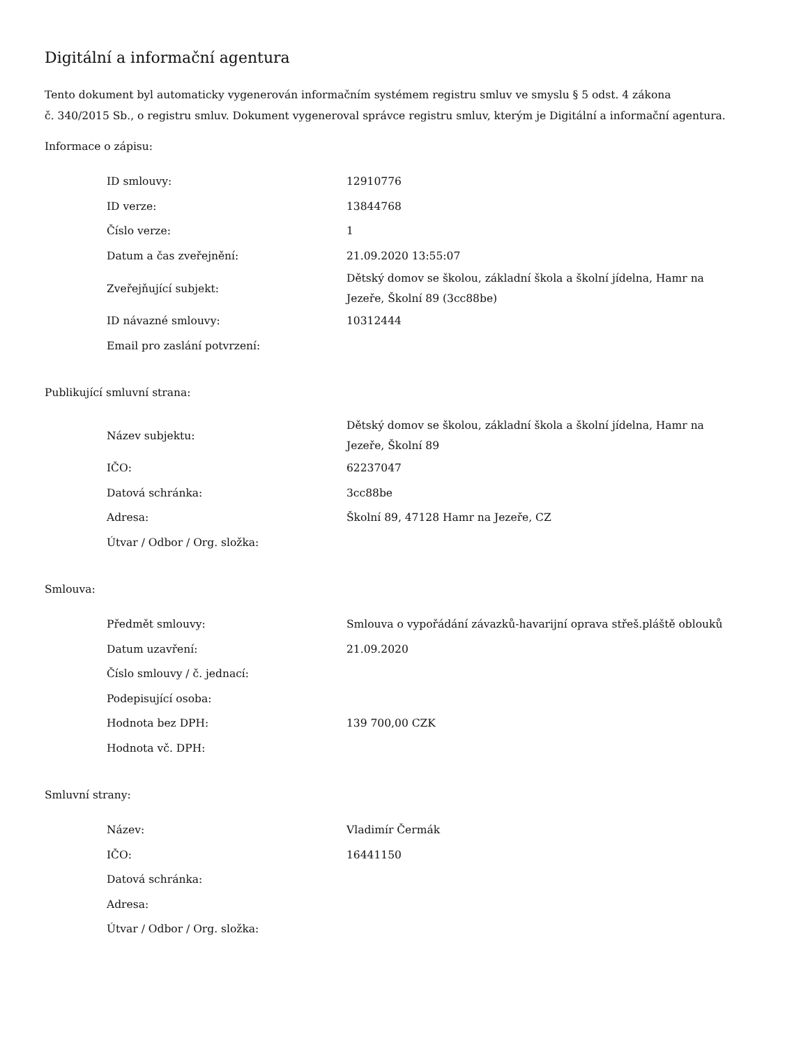Digitální a informační agentura
Tento dokument byl automaticky vygenerován informačním systémem registru smluv ve smyslu § 5 odst. 4 zákona
č. 340/2015 Sb., o registru smluv. Dokument vygeneroval správce registru smluv, kterým je Digitální a informační agentura.
Informace o zápisu:
| ID smlouvy: | 12910776 |
| ID verze: | 13844768 |
| Číslo verze: | 1 |
| Datum a čas zveřejnění: | 21.09.2020 13:55:07 |
| Zveřejňující subjekt: | Dětský domov se školou, základní škola a školní jídelna, Hamr na Jezeře, Školní 89 (3cc88be) |
| ID návazné smlouvy: | 10312444 |
| Email pro zaslání potvrzení: | |
Publikující smluvní strana:
| Název subjektu: | Dětský domov se školou, základní škola a školní jídelna, Hamr na Jezeře, Školní 89 |
| IČO: | 62237047 |
| Datová schránka: | 3cc88be |
| Adresa: | Školní 89, 47128 Hamr na Jezeře, CZ |
| Útvar / Odbor / Org. složka: | |
Smlouva:
| Předmět smlouvy: | Smlouva o vypořádání závazků-havarijní oprava střeš.pláště oblouků |
| Datum uzavření: | 21.09.2020 |
| Číslo smlouvy / č. jednací: | |
| Podepisující osoba: | |
| Hodnota bez DPH: | 139 700,00 CZK |
| Hodnota vč. DPH: | |
Smluvní strany:
| Název: | Vladimír Čermák |
| IČO: | 16441150 |
| Datová schránka: | |
| Adresa: | |
| Útvar / Odbor / Org. složka: | |